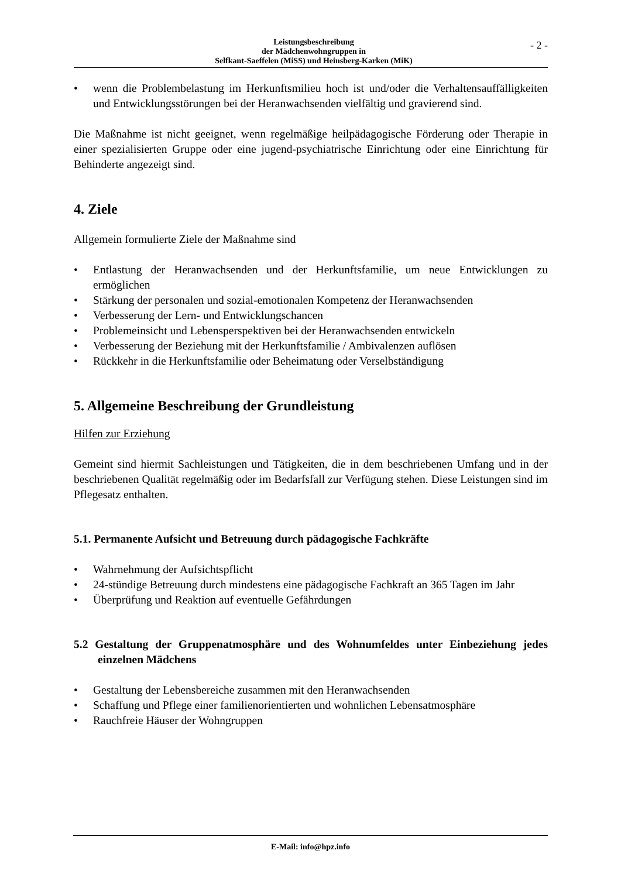Leistungsbeschreibung
der Mädchenwohngruppen in
Selfkant-Saeffelen (MiSS) und Heinsberg-Karken (MiK)
- 2 -
wenn die Problembelastung im Herkunftsmilieu hoch ist und/oder die Verhaltens­auffälligkeiten und Entwicklungsstörungen bei der Heranwachsenden vielfältig und gravierend sind.
Die Maßnahme ist nicht geeignet, wenn regelmäßige heilpädagogische Förderung oder Therapie in einer spezialisierten Gruppe oder eine jugend-psychiatrische Einrichtung oder eine Einrichtung für Behinderte angezeigt sind.
4. Ziele
Allgemein formulierte Ziele der Maßnahme sind
Entlastung der Heranwachsenden und der Herkunftsfamilie, um neue Entwicklungen zu ermöglichen
Stärkung der personalen und sozial-emotionalen Kompetenz der Heranwachsenden
Verbesserung der Lern- und Entwicklungschancen
Problemeinsicht und Lebensperspektiven bei der Heranwachsenden entwickeln
Verbesserung der Beziehung mit der Herkunftsfamilie / Ambivalenzen auflösen
Rückkehr in die Herkunftsfamilie oder Beheimatung oder Verselbständigung
5. Allgemeine Beschreibung der Grundleistung
Hilfen zur Erziehung
Gemeint sind hiermit Sachleistungen und Tätigkeiten, die in dem beschriebenen Umfang und in der beschriebenen Qualität regelmäßig oder im Bedarfsfall zur Verfügung stehen. Diese Leistungen sind im Pflegesatz enthalten.
5.1. Permanente Aufsicht und Betreuung durch pädagogische Fachkräfte
Wahrnehmung der Aufsichtspflicht
24-stündige Betreuung durch mindestens eine pädagogische Fachkraft an 365 Tagen im Jahr
Überprüfung und Reaktion auf eventuelle Gefährdungen
5.2 Gestaltung der Gruppenatmosphäre und des Wohnumfeldes unter Einbeziehung jedes einzelnen Mädchens
Gestaltung der Lebensbereiche zusammen mit den Heranwachsenden
Schaffung und Pflege einer familienorientierten und wohnlichen Lebensatmosphäre
Rauchfreie Häuser der Wohngruppen
E-Mail: info@hpz.info